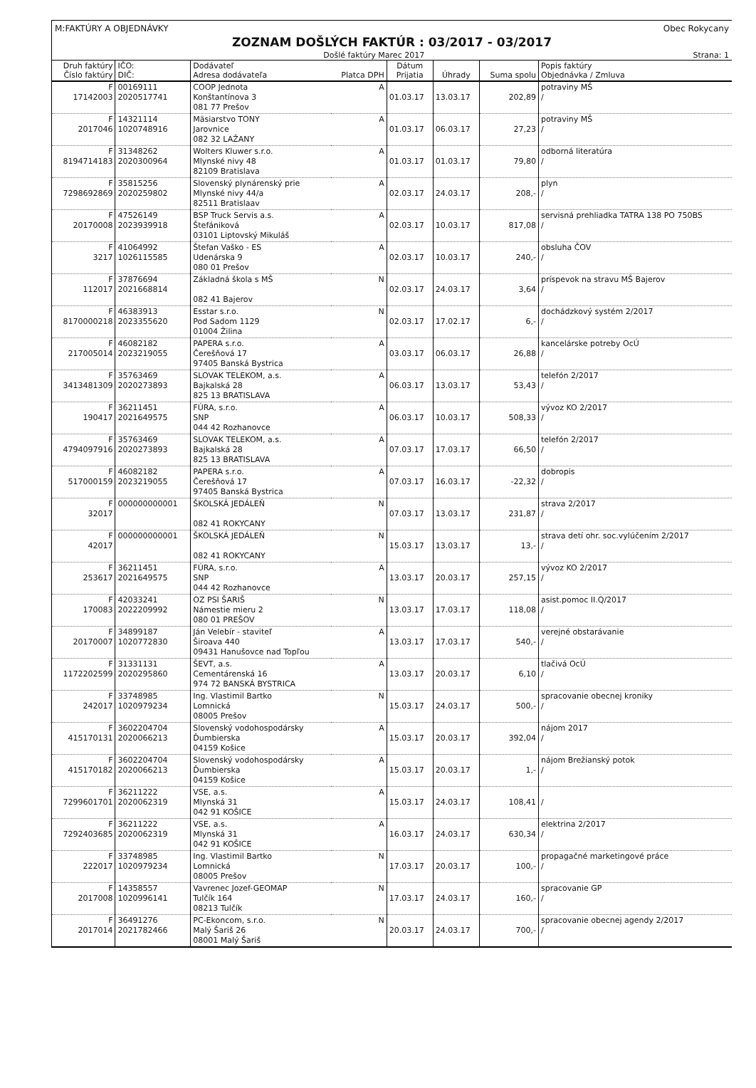M:FAKTÚRY A OBJEDNÁVKY Obec Rokycany
ZOZNAM DOŠLÝCH FAKTÚR : 03/2017 - 03/2017
Došlé faktúry Marec 2017 Strana: 1
| Druh faktúry Číslo faktúry | IČO: DIČ: | Dodávateľ Adresa dodávateľa | Platca DPH | Dátum Prijatia | Úhrady | Suma spolu | Popis faktúry Objednávka / Zmluva |
| --- | --- | --- | --- | --- | --- | --- | --- |
| F 17142003 | 00169111 2020517741 | COOP Jednota Konštantínova 3 081 77 Prešov | A | 01.03.17 | 13.03.17 | 202,89 | potraviny MŠ / |
| F 2017046 | 14321114 1020748916 | Mäsiarstvo TONY Jarovnice 082 32 LAŽANY | A | 01.03.17 | 06.03.17 | 27,23 | potraviny MŠ / |
| F 8194714183 | 31348262 2020300964 | Wolters Kluwer s.r.o. Mlynské nivy 48 82109 Bratislava | A | 01.03.17 | 01.03.17 | 79,80 | odborná literatúra / |
| F 7298692869 | 35815256 2020259802 | Slovenský plynárenský prie Mlynské nivy 44/a 82511 Bratislaav | A | 02.03.17 | 24.03.17 | 208,- | plyn / |
| F 20170008 | 47526149 2023939918 | BSP Truck Servis a.s. Štefániková 03101 Liptovský Mikuláš | A | 02.03.17 | 10.03.17 | 817,08 | servisná prehliadka TATRA 138 PO 750BS / |
| F 3217 | 41064992 1026115585 | Štefan Vaško - ES Udenárska 9 080 01 Prešov | A | 02.03.17 | 10.03.17 | 240,- | obsluha ČOV / |
| F 112017 | 37876694 2021668814 | Základná škola s MŠ 082 41 Bajerov | N | 02.03.17 | 24.03.17 | 3,64 | príspevok na stravu MŠ Bajerov / |
| F 8170000218 | 46383913 2023355620 | Esstar s.r.o. Pod Sadom 1129 01004 Žilina | N | 02.03.17 | 17.02.17 | 6,- | dochádzkový systém 2/2017 / |
| F 217005014 | 46082182 2023219055 | PAPERA s.r.o. Čerešňová 17 97405 Banská Bystrica | A | 03.03.17 | 06.03.17 | 26,88 | kancelárske potreby OcÚ / |
| F 3413481309 | 35763469 2020273893 | SLOVAK TELEKOM, a.s. Bajkalská 28 825 13 BRATISLAVA | A | 06.03.17 | 13.03.17 | 53,43 | telefón 2/2017 / |
| F 190417 | 36211451 2021649575 | FÚRA, s.r.o. SNP 044 42 Rozhanovce | A | 06.03.17 | 10.03.17 | 508,33 | vývoz KO 2/2017 / |
| F 4794097916 | 35763469 2020273893 | SLOVAK TELEKOM, a.s. Bajkalská 28 825 13 BRATISLAVA | A | 07.03.17 | 17.03.17 | 66,50 | telefón 2/2017 / |
| F 517000159 | 46082182 2023219055 | PAPERA s.r.o. Čerešňová 17 97405 Banská Bystrica | A | 07.03.17 | 16.03.17 | -22,32 | dobropis / |
| F 32017 | 000000000001 | ŠKOLSKÁ JEDÁLEŇ 082 41 ROKYCANY | N | 07.03.17 | 13.03.17 | 231,87 | strava 2/2017 / |
| F 42017 | 000000000001 | ŠKOLSKÁ JEDÁLEŇ 082 41 ROKYCANY | N | 15.03.17 | 13.03.17 | 13,- | strava detí ohr. soc.vylúčením 2/2017 / |
| F 253617 | 36211451 2021649575 | FÚRA, s.r.o. SNP 044 42 Rozhanovce | A | 13.03.17 | 20.03.17 | 257,15 | vývoz KO 2/2017 / |
| F 170083 | 42033241 2022209992 | OZ PSI ŠARIŠ Námestie mieru 2 080 01 PREŠOV | N | 13.03.17 | 17.03.17 | 118,08 | asist.pomoc II.Q/2017 / |
| F 20170007 | 34899187 1020772830 | Ján Velebír - staviteľ Široava 440 09431 Hanušovce nad Topľou | A | 13.03.17 | 17.03.17 | 540,- | verejné obstarávanie / |
| F 1172202599 | 31331131 2020295860 | ŠEVT, a.s. Cementárenská 16 974 72 BANSKÁ BYSTRICA | A | 13.03.17 | 20.03.17 | 6,10 | tlačivá OcÚ / |
| F 242017 | 33748985 1020979234 | Ing. Vlastimil Bartko Lomnická 08005 Prešov | N | 15.03.17 | 24.03.17 | 500,- | spracovanie obecnej kroniky / |
| F 415170131 | 3602204704 2020066213 | Slovenský vodohospodársky Ďumbierska 04159 Košice | A | 15.03.17 | 20.03.17 | 392,04 | nájom 2017 / |
| F 415170182 | 3602204704 2020066213 | Slovenský vodohospodársky Ďumbierska 04159 Košice | A | 15.03.17 | 20.03.17 | 1,- | nájom Brežianský potok / |
| F 7299601701 | 36211222 2020062319 | VSE, a.s. Mlynská 31 042 91 KOŠICE | A | 15.03.17 | 24.03.17 | 108,41 | / |
| F 7292403685 | 36211222 2020062319 | VSE, a.s. Mlynská 31 042 91 KOŠICE | A | 16.03.17 | 24.03.17 | 630,34 | elektrina 2/2017 / |
| F 222017 | 33748985 1020979234 | Ing. Vlastimil Bartko Lomnická 08005 Prešov | N | 17.03.17 | 20.03.17 | 100,- | propagačné marketingové práce / |
| F 2017008 | 14358557 1020996141 | Vavrenec Jozef-GEOMAP Tulčík 164 08213 Tulčík | N | 17.03.17 | 24.03.17 | 160,- | spracovanie GP / |
| F 2017014 | 36491276 2021782466 | PC-Ekoncom, s.r.o. Malý Šariš 26 08001 Malý Šariš | N | 20.03.17 | 24.03.17 | 700,- | spracovanie obecnej agendy 2/2017 / |